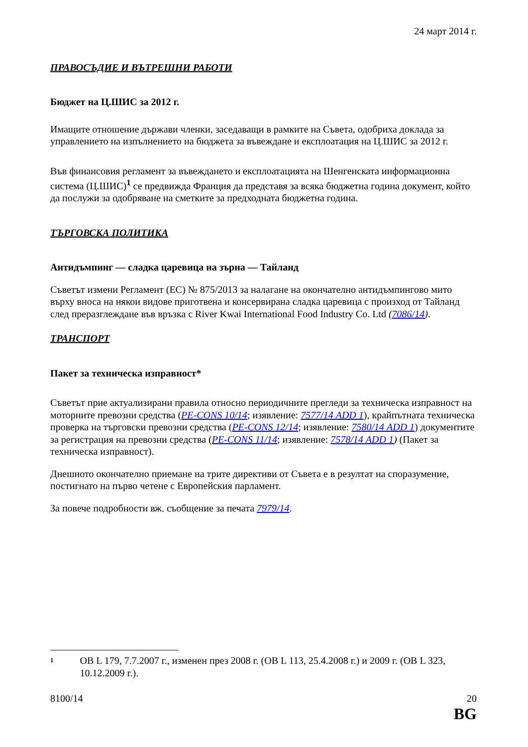24 март 2014 г.
ПРАВОСЪДИЕ И ВЪТРЕШНИ РАБОТИ
Бюджет на Ц.ШИС за 2012 г.
Имащите отношение държави членки, заседаващи в рамките на Съвета, одобриха доклада за управлението на изпълнението на бюджета за въвеждане и експлоатация на Ц.ШИС за 2012 г.
Във финансовия регламент за въвеждането и експлоатацията на Шенгенската информационна система (Ц.ШИС)<sup>1</sup> се предвижда Франция да представя за всяка бюджетна година документ, който да послужи за одобряване на сметките за предходната бюджетна година.
ТЪРГОВСКА ПОЛИТИКА
Антидъмпинг — сладка царевица на зърна — Тайланд
Съветът измени Регламент (ЕС) № 875/2013 за налагане на окончателно антидъмпингово мито върху вноса на някои видове приготвена и консервирана сладка царевица с произход от Тайланд след преразглеждане във връзка с River Kwai International Food Industry Co. Ltd (7086/14).
ТРАНСПОРТ
Пакет за техническа изправност*
Съветът прие актуализирани правила относно периодичните прегледи за техническа изправност на моторните превозни средства (PE-CONS 10/14; изявление: 7577/14 ADD 1), крайпътната техническа проверка на търговски превозни средства (PE-CONS 12/14; изявление: 7580/14 ADD 1) документите за регистрация на превозни средства (PE-CONS 11/14; изявление: 7578/14 ADD 1) (Пакет за техническа изправност).
Днешното окончателно приемане на трите директиви от Съвета е в резултат на споразумение, постигнато на първо четене с Европейския парламент.
За повече подробности вж. съобщение за печата 7979/14.
1 ОВ L 179, 7.7.2007 г., изменен през 2008 г. (ОВ L 113, 25.4.2008 г.) и 2009 г. (ОВ L 323, 10.12.2009 г.).
8100/14 20
BG